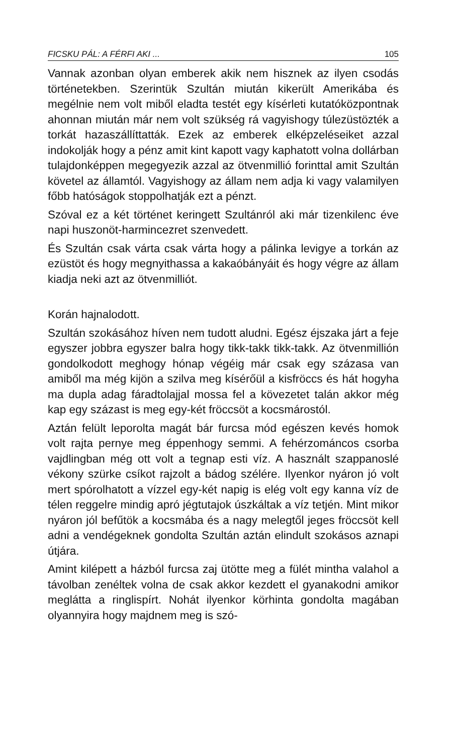FICSKU PÁL: A FÉRFI AKI ... 105
Vannak azonban olyan emberek akik nem hisznek az ilyen csodás történetekben. Szerintük Szultán miután kikerült Amerikába és megélnie nem volt miből eladta testét egy kísérleti kutatóközpontnak ahonnan miután már nem volt szükség rá vagyishogy túlezüstözték a torkát hazaszállíttatták. Ezek az emberek elképzeléseiket azzal indokolják hogy a pénz amit kint kapott vagy kaphatott volna dollárban tulajdonképpen megegyezik azzal az ötvenmillió forinttal amit Szultán követel az államtól. Vagyishogy az állam nem adja ki vagy valamilyen főbb hatóságok stoppolhatják ezt a pénzt.
Szóval ez a két történet keringett Szultánról aki már tizenkilenc éve napi huszonöt-harmincezret szenvedett.
És Szultán csak várta csak várta hogy a pálinka levigye a torkán az ezüstöt és hogy megnyithassa a kakaóbányáit és hogy végre az állam kiadja neki azt az ötvenmilliót.
Korán hajnalodott.
Szultán szokásához híven nem tudott aludni. Egész éjszaka járt a feje egyszer jobbra egyszer balra hogy tikk-takk tikk-takk. Az ötvenmillión gondolkodott meghogy hónap végéig már csak egy százasa van amiből ma még kijön a szilva meg kísérőül a kisfröccs és hát hogyha ma dupla adag fáradtolajjal mossa fel a kövezetet talán akkor még kap egy százast is meg egy-két fröccsöt a kocsmárostól.
Aztán felült leporolta magát bár furcsa mód egészen kevés homok volt rajta pernye meg éppenhogy semmi. A fehérzománcos csorba vajdlingban még ott volt a tegnap esti víz. A használt szappanoslé vékony szürke csíkot rajzolt a bádog szélére. Ilyenkor nyáron jó volt mert spórolhatott a vízzel egy-két napig is elég volt egy kanna víz de télen reggelre mindig apró jégtutajok úszkáltak a víz tetjén. Mint mikor nyáron jól befűtök a kocsmába és a nagy melegtől jeges fröccsöt kell adni a vendégeknek gondolta Szultán aztán elindult szokásos aznapi útjára.
Amint kilépett a házból furcsa zaj ütötte meg a fülét mintha valahol a távolban zenéltek volna de csak akkor kezdett el gyanakodni amikor meglátta a ringlispírt. Nohát ilyenkor körhinta gondolta magában olyannyira hogy majdnem meg is szó-